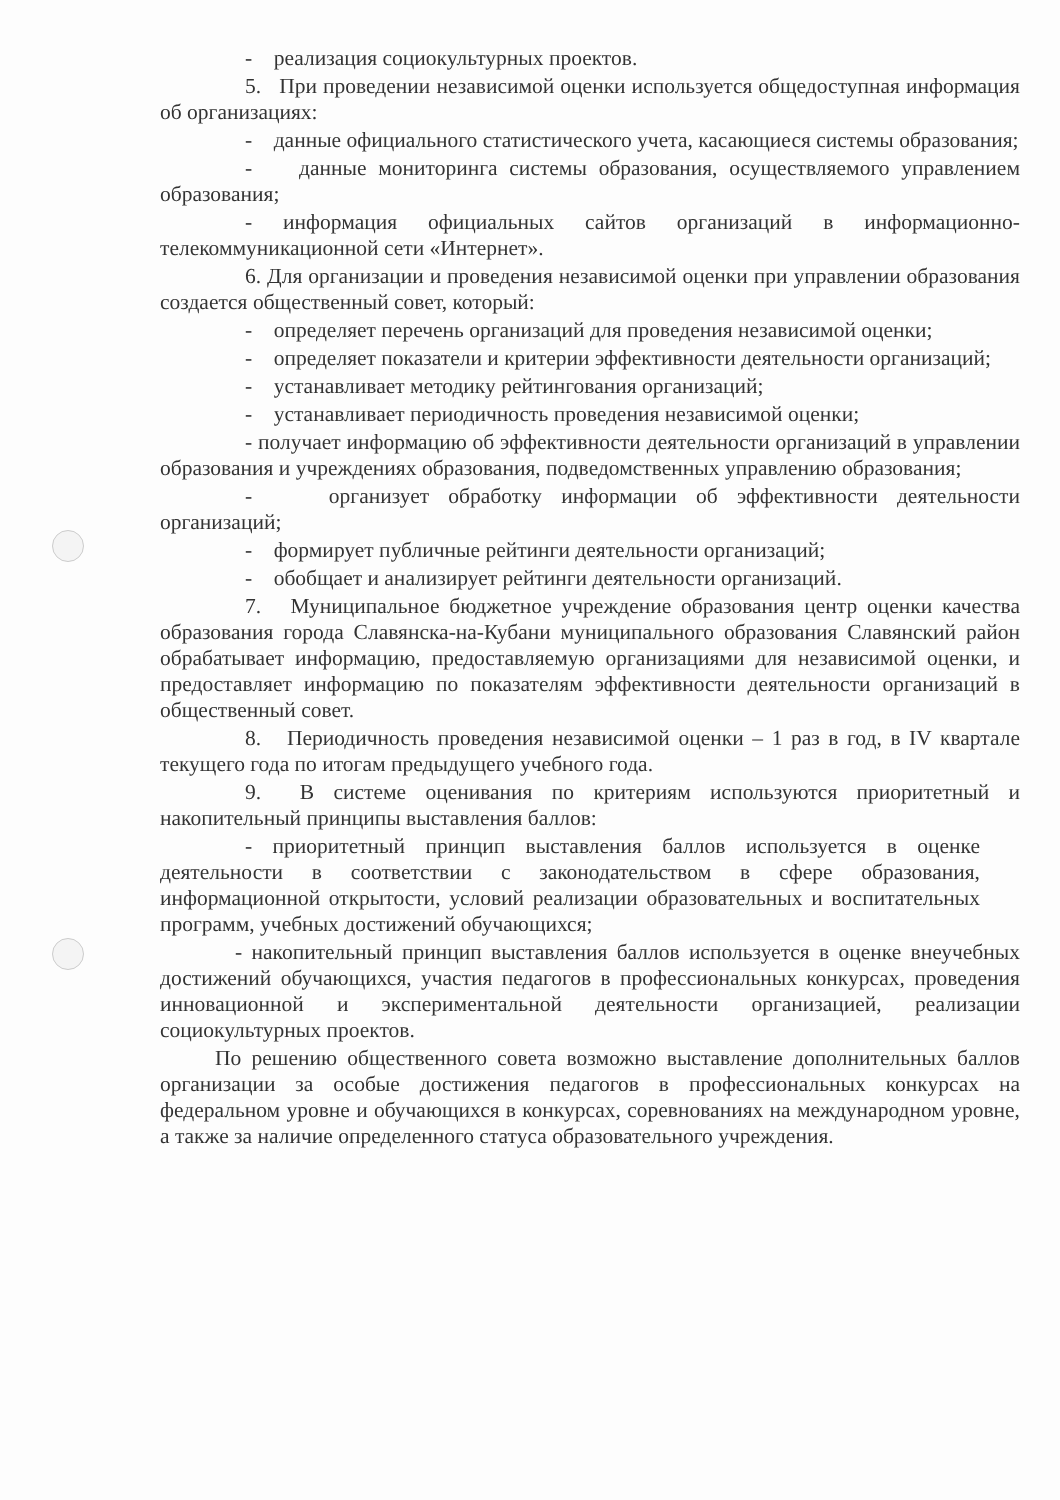- реализация социокультурных проектов.
5. При проведении независимой оценки используется общедоступная информация об организациях:
- данные официального статистического учета, касающиеся системы образования;
- данные мониторинга системы образования, осуществляемого управлением образования;
- информация официальных сайтов организаций в информационно-телекоммуникационной сети «Интернет».
6. Для организации и проведения независимой оценки при управлении образования создается общественный совет, который:
- определяет перечень организаций для проведения независимой оценки;
- определяет показатели и критерии эффективности деятельности организаций;
- устанавливает методику рейтингования организаций;
- устанавливает периодичность проведения независимой оценки;
- получает информацию об эффективности деятельности организаций в управлении образования и учреждениях образования, подведомственных управлению образования;
- организует обработку информации об эффективности деятельности организаций;
- формирует публичные рейтинги деятельности организаций;
- обобщает и анализирует рейтинги деятельности организаций.
7. Муниципальное бюджетное учреждение образования центр оценки качества образования города Славянска-на-Кубани муниципального образования Славянский район обрабатывает информацию, предоставляемую организациями для независимой оценки, и предоставляет информацию по показателям эффективности деятельности организаций в общественный совет.
8. Периодичность проведения независимой оценки – 1 раз в год, в IV квартале текущего года по итогам предыдущего учебного года.
9. В системе оценивания по критериям используются приоритетный и накопительный принципы выставления баллов:
- приоритетный принцип выставления баллов используется в оценке деятельности в соответствии с законодательством в сфере образования, информационной открытости, условий реализации образовательных и воспитательных программ, учебных достижений обучающихся;
- накопительный принцип выставления баллов используется в оценке внеучебных достижений обучающихся, участия педагогов в профессиональных конкурсах, проведения инновационной и экспериментальной деятельности организацией, реализации социокультурных проектов.
По решению общественного совета возможно выставление дополнительных баллов организации за особые достижения педагогов в профессиональных конкурсах на федеральном уровне и обучающихся в конкурсах, соревнованиях на международном уровне, а также за наличие определенного статуса образовательного учреждения.